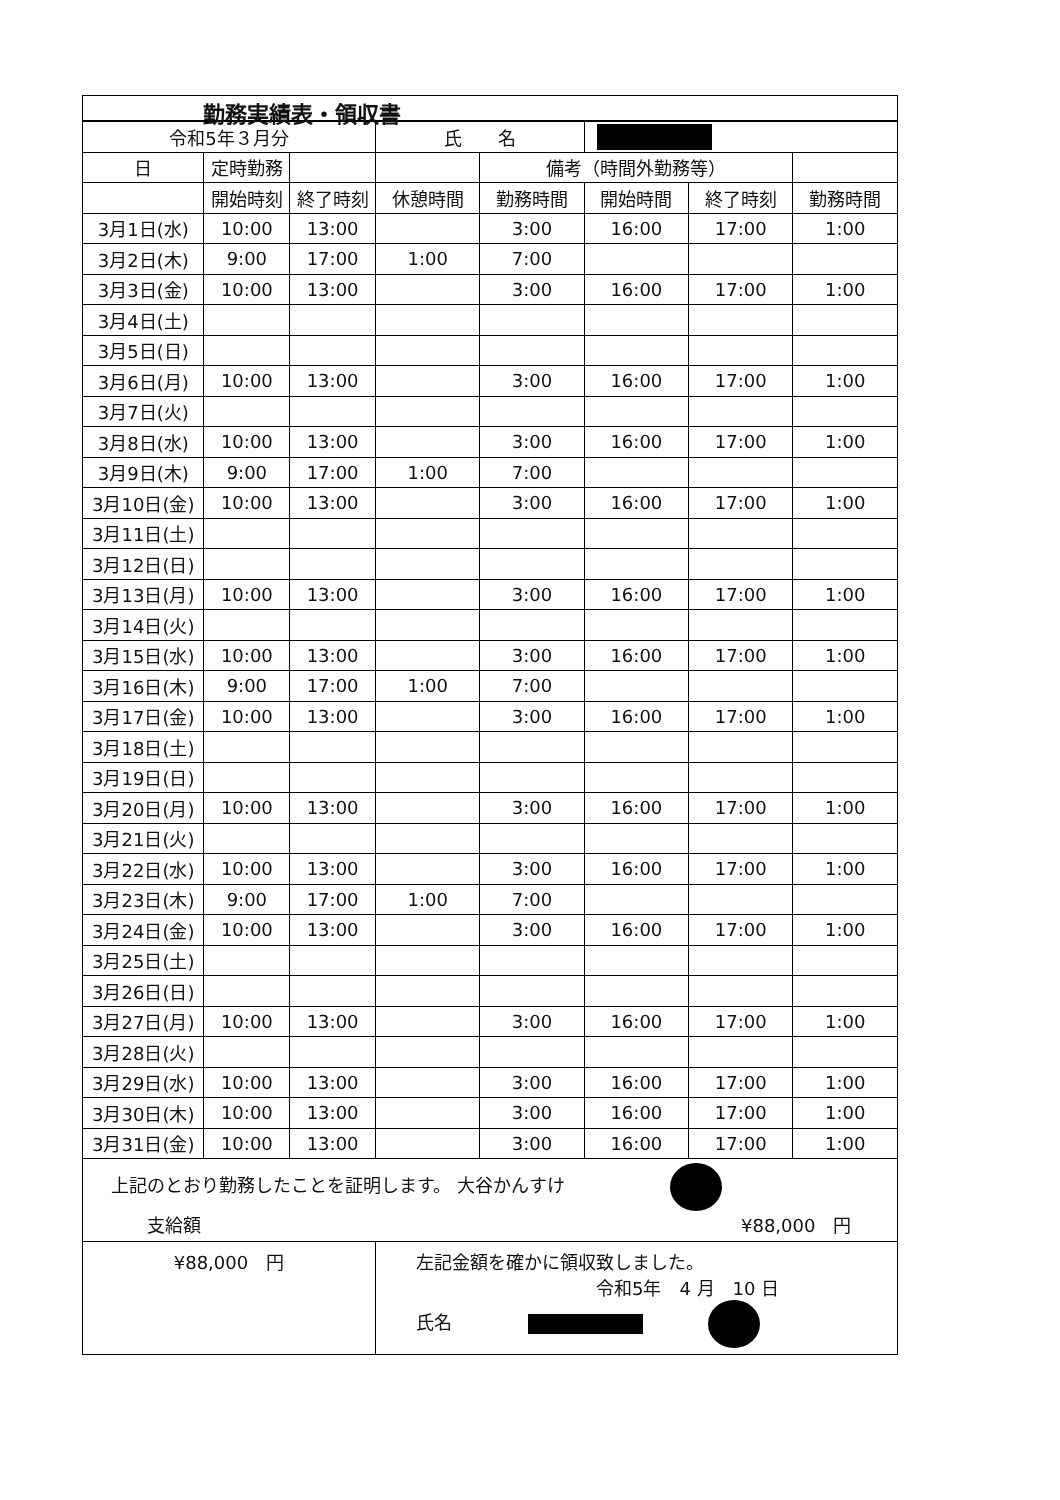勤務実績表・領収書
| 令和5年３月分 | | | 氏 名 | | | | |
| 日 | 定時勤務 | | | 備考（時間外勤務等） | | | |
| | 開始時刻 | 終了時刻 | 休憩時間 | 勤務時間 | 開始時間 | 終了時刻 | 勤務時間 |
| 3月1日(水) | 10:00 | 13:00 | | 3:00 | 16:00 | 17:00 | 1:00 |
| 3月2日(木) | 9:00 | 17:00 | 1:00 | 7:00 | | | |
| 3月3日(金) | 10:00 | 13:00 | | 3:00 | 16:00 | 17:00 | 1:00 |
| 3月4日(土) | | | | | | | |
| 3月5日(日) | | | | | | | |
| 3月6日(月) | 10:00 | 13:00 | | 3:00 | 16:00 | 17:00 | 1:00 |
| 3月7日(火) | | | | | | | |
| 3月8日(水) | 10:00 | 13:00 | | 3:00 | 16:00 | 17:00 | 1:00 |
| 3月9日(木) | 9:00 | 17:00 | 1:00 | 7:00 | | | |
| 3月10日(金) | 10:00 | 13:00 | | 3:00 | 16:00 | 17:00 | 1:00 |
| 3月11日(土) | | | | | | | |
| 3月12日(日) | | | | | | | |
| 3月13日(月) | 10:00 | 13:00 | | 3:00 | 16:00 | 17:00 | 1:00 |
| 3月14日(火) | | | | | | | |
| 3月15日(水) | 10:00 | 13:00 | | 3:00 | 16:00 | 17:00 | 1:00 |
| 3月16日(木) | 9:00 | 17:00 | 1:00 | 7:00 | | | |
| 3月17日(金) | 10:00 | 13:00 | | 3:00 | 16:00 | 17:00 | 1:00 |
| 3月18日(土) | | | | | | | |
| 3月19日(日) | | | | | | | |
| 3月20日(月) | 10:00 | 13:00 | | 3:00 | 16:00 | 17:00 | 1:00 |
| 3月21日(火) | | | | | | | |
| 3月22日(水) | 10:00 | 13:00 | | 3:00 | 16:00 | 17:00 | 1:00 |
| 3月23日(木) | 9:00 | 17:00 | 1:00 | 7:00 | | | |
| 3月24日(金) | 10:00 | 13:00 | | 3:00 | 16:00 | 17:00 | 1:00 |
| 3月25日(土) | | | | | | | |
| 3月26日(日) | | | | | | | |
| 3月27日(月) | 10:00 | 13:00 | | 3:00 | 16:00 | 17:00 | 1:00 |
| 3月28日(火) | | | | | | | |
| 3月29日(水) | 10:00 | 13:00 | | 3:00 | 16:00 | 17:00 | 1:00 |
| 3月30日(木) | 10:00 | 13:00 | | 3:00 | 16:00 | 17:00 | 1:00 |
| 3月31日(金) | 10:00 | 13:00 | | 3:00 | 16:00 | 17:00 | 1:00 |
| 上記のとおり勤務したことを証明します。 大谷かんすけ 支給額 ¥88,000 円 | | | | | | | |
| ¥88,000 円 | | | 左記金額を確かに領収致しました。 令和5年 4 月 10 日 氏名 | | | | |